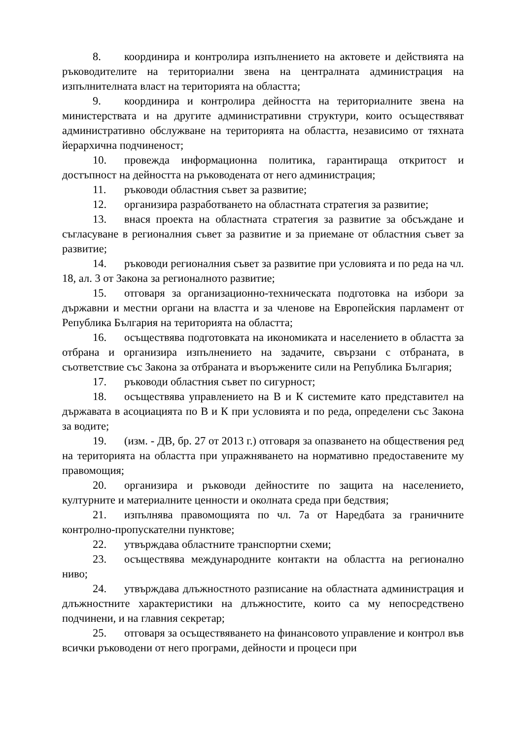8. координира и контролира изпълнението на актовете и действията на ръководителите на териториални звена на централната администрация на изпълнителната власт на територията на областта;
9. координира и контролира дейността на териториалните звена на министерствата и на другите административни структури, които осъществяват административно обслужване на територията на областта, независимо от тяхната йерархична подчиненост;
10. провежда информационна политика, гарантираща откритост и достъпност на дейността на ръководената от него администрация;
11. ръководи областния съвет за развитие;
12. организира разработването на областната стратегия за развитие;
13. внася проекта на областната стратегия за развитие за обсъждане и съгласуване в регионалния съвет за развитие и за приемане от областния съвет за развитие;
14. ръководи регионалния съвет за развитие при условията и по реда на чл. 18, ал. 3 от Закона за регионалното развитие;
15. отговаря за организационно-техническата подготовка на избори за държавни и местни органи на властта и за членове на Европейския парламент от Република България на територията на областта;
16. осъществява подготовката на икономиката и населението в областта за отбрана и организира изпълнението на задачите, свързани с отбраната, в съответствие със Закона за отбраната и въоръжените сили на Република България;
17. ръководи областния съвет по сигурност;
18. осъществява управлението на В и К системите като представител на държавата в асоциацията по В и К при условията и по реда, определени със Закона за водите;
19. (изм. - ДВ, бр. 27 от 2013 г.) отговаря за опазването на обществения ред на територията на областта при упражняването на нормативно предоставените му правомощия;
20. организира и ръководи дейностите по защита на населението, културните и материалните ценности и околната среда при бедствия;
21. изпълнява правомощията по чл. 7а от Наредбата за граничните контролно-пропускателни пунктове;
22. утвърждава областните транспортни схеми;
23. осъществява международните контакти на областта на регионално ниво;
24. утвърждава длъжностното разписание на областната администрация и длъжностните характеристики на длъжностите, които са му непосредствено подчинени, и на главния секретар;
25. отговаря за осъществяването на финансовото управление и контрол във всички ръководени от него програми, дейности и процеси при